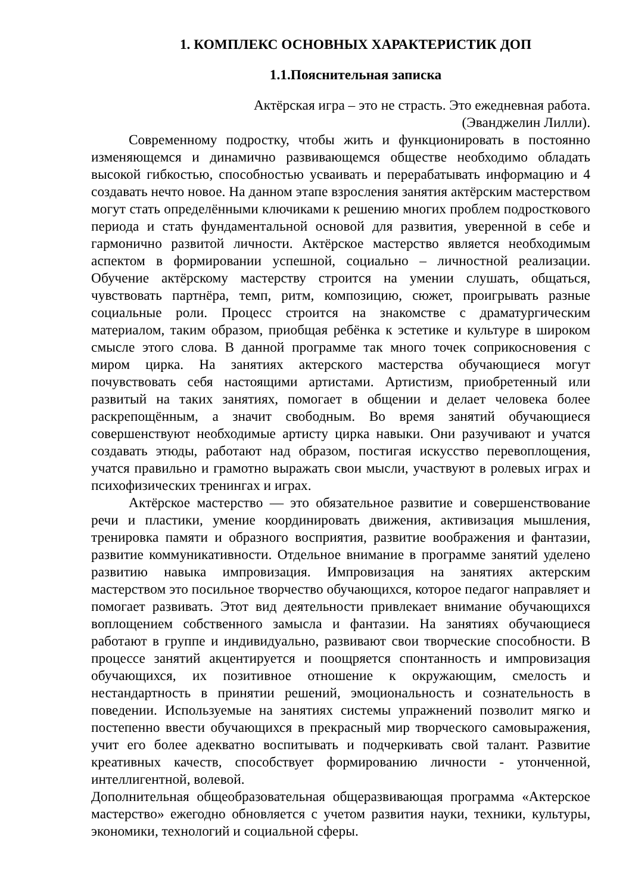1. КОМПЛЕКС ОСНОВНЫХ ХАРАКТЕРИСТИК ДОП
1.1.Пояснительная записка
Актёрская игра – это не страсть. Это ежедневная работа.
(Эванджелин Лилли).
Современному подростку, чтобы жить и функционировать в постоянно изменяющемся и динамично развивающемся обществе необходимо обладать высокой гибкостью, способностью усваивать и перерабатывать информацию и 4 создавать нечто новое. На данном этапе взросления занятия актёрским мастерством могут стать определёнными ключиками к решению многих проблем подросткового периода и стать фундаментальной основой для развития, уверенной в себе и гармонично развитой личности. Актёрское мастерство является необходимым аспектом в формировании успешной, социально – личностной реализации. Обучение актёрскому мастерству строится на умении слушать, общаться, чувствовать партнёра, темп, ритм, композицию, сюжет, проигрывать разные социальные роли. Процесс строится на знакомстве с драматургическим материалом, таким образом, приобщая ребёнка к эстетике и культуре в широком смысле этого слова. В данной программе так много точек соприкосновения с миром цирка. На занятиях актерского мастерства обучающиеся могут почувствовать себя настоящими артистами. Артистизм, приобретенный или развитый на таких занятиях, помогает в общении и делает человека более раскрепощённым, а значит свободным. Во время занятий обучающиеся совершенствуют необходимые артисту цирка навыки. Они разучивают и учатся создавать этюды, работают над образом, постигая искусство перевоплощения, учатся правильно и грамотно выражать свои мысли, участвуют в ролевых играх и психофизических тренингах и играх.
Актёрское мастерство — это обязательное развитие и совершенствование речи и пластики, умение координировать движения, активизация мышления, тренировка памяти и образного восприятия, развитие воображения и фантазии, развитие коммуникативности. Отдельное внимание в программе занятий уделено развитию навыка импровизация. Импровизация на занятиях актерским мастерством это посильное творчество обучающихся, которое педагог направляет и помогает развивать. Этот вид деятельности привлекает внимание обучающихся воплощением собственного замысла и фантазии. На занятиях обучающиеся работают в группе и индивидуально, развивают свои творческие способности. В процессе занятий акцентируется и поощряется спонтанность и импровизация обучающихся, их позитивное отношение к окружающим, смелость и нестандартность в принятии решений, эмоциональность и сознательность в поведении. Используемые на занятиях системы упражнений позволит мягко и постепенно ввести обучающихся в прекрасный мир творческого самовыражения, учит его более адекватно воспитывать и подчеркивать свой талант. Развитие креативных качеств, способствует формированию личности - утонченной, интеллигентной, волевой.
Дополнительная общеобразовательная общеразвивающая программа «Актерское мастерство» ежегодно обновляется с учетом развития науки, техники, культуры, экономики, технологий и социальной сферы.